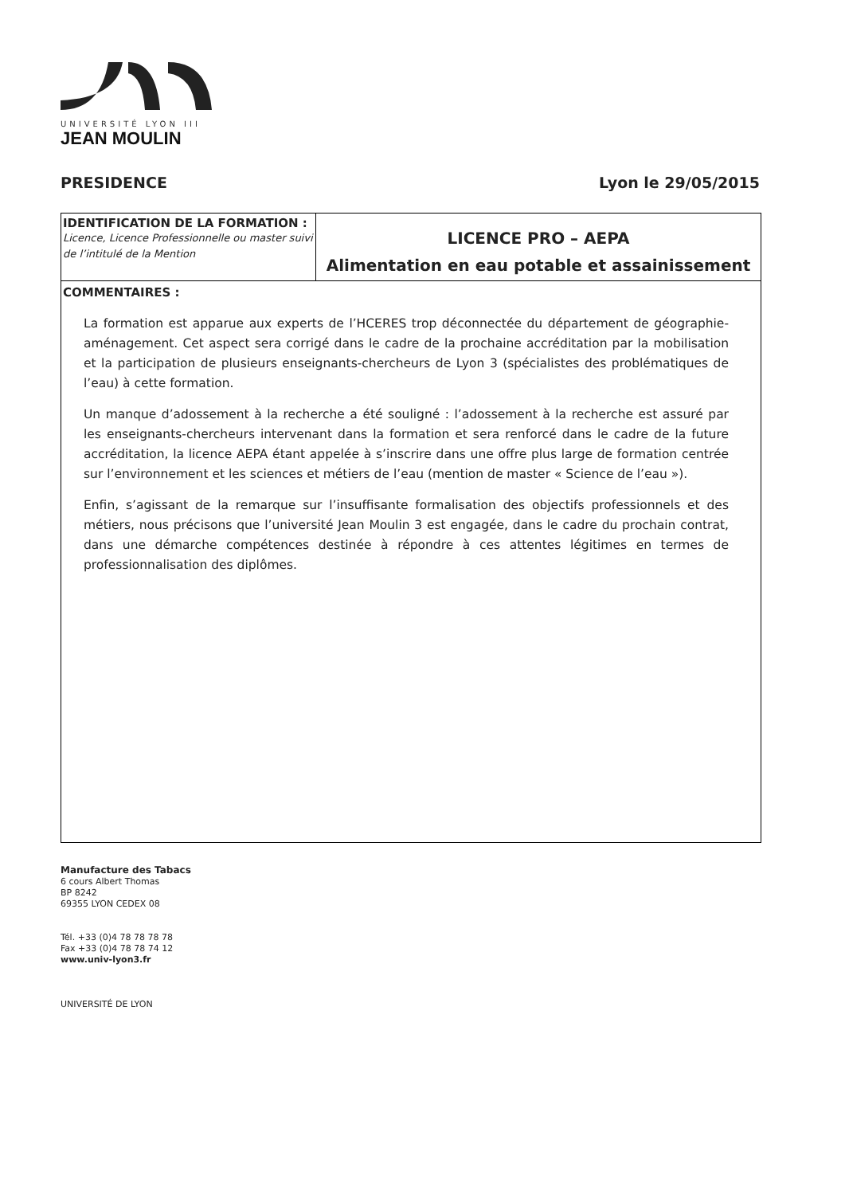UNIVERSITÉ LYON III
JEAN MOULIN
PRESIDENCE Lyon le 29/05/2015
| IDENTIFICATION DE LA FORMATION : Licence, Licence Professionnelle ou master suivi de l’intitulé de la Mention | LICENCE PRO – AEPA Alimentation en eau potable et assainissement |
| COMMENTAIRES : La formation est apparue aux experts de l’HCERES trop déconnectée du département de géographie-aménagement. Cet aspect sera corrigé dans le cadre de la prochaine accréditation par la mobilisation et la participation de plusieurs enseignants-chercheurs de Lyon 3 (spécialistes des problématiques de l’eau) à cette formation. Un manque d’adossement à la recherche a été souligné : l’adossement à la recherche est assuré par les enseignants-chercheurs intervenant dans la formation et sera renforcé dans le cadre de la future accréditation, la licence AEPA étant appelée à s’inscrire dans une offre plus large de formation centrée sur l’environnement et les sciences et métiers de l’eau (mention de master « Science de l’eau »). Enfin, s’agissant de la remarque sur l’insuffisante formalisation des objectifs professionnels et des métiers, nous précisons que l’université Jean Moulin 3 est engagée, dans le cadre du prochain contrat, dans une démarche compétences destinée à répondre à ces attentes légitimes en termes de professionnalisation des diplômes. | |
Manufacture des Tabacs
6 cours Albert Thomas
BP 8242
69355 LYON CEDEX 08
Tél. +33 (0)4 78 78 78 78
Fax +33 (0)4 78 78 74 12
www.univ-lyon3.fr
UNIVERSITÉ DE LYON